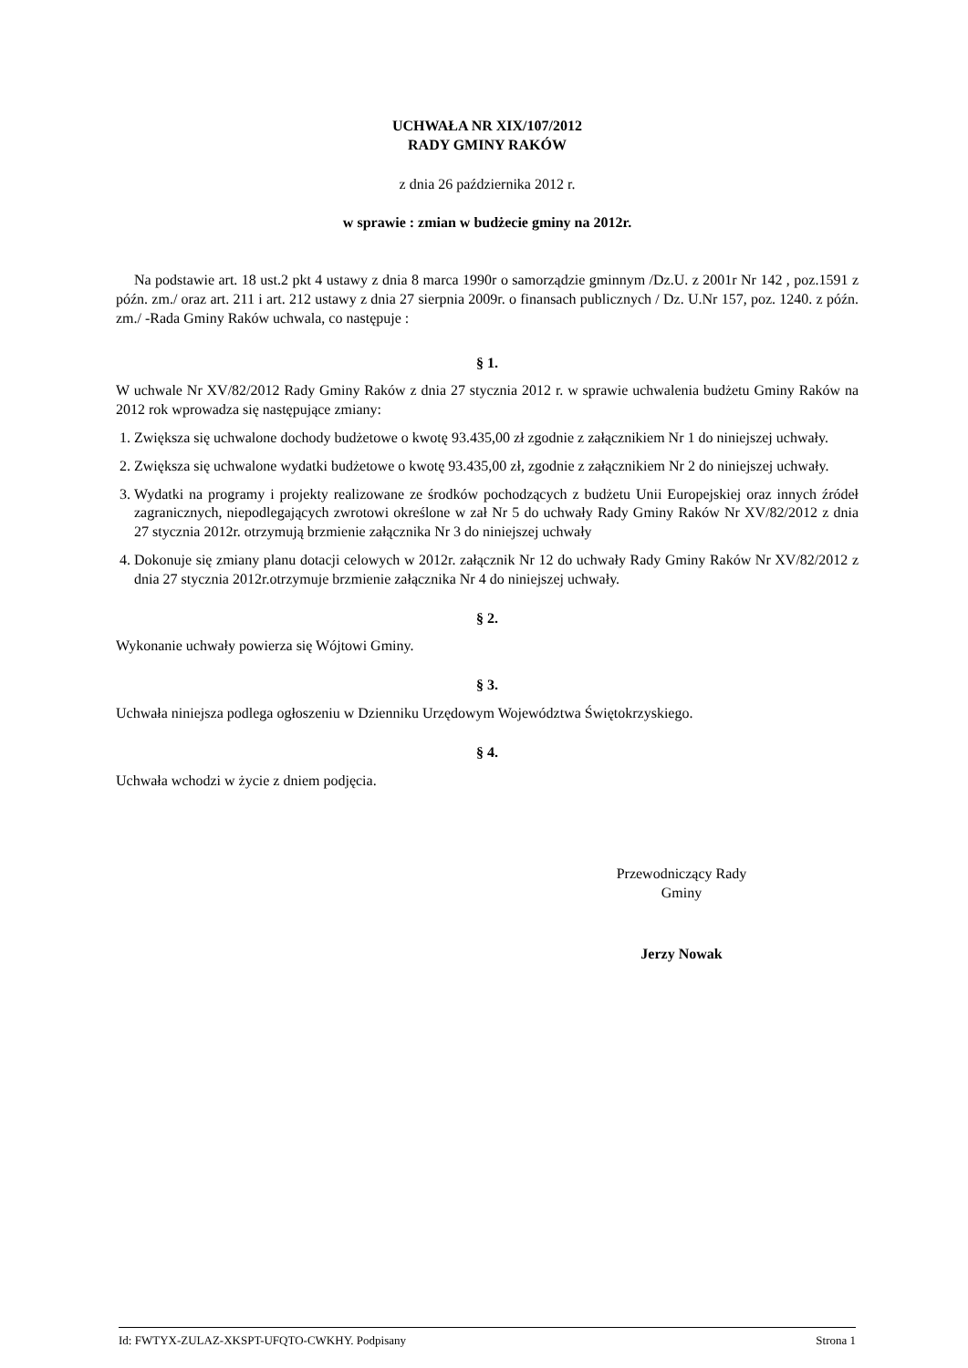UCHWAŁA NR XIX/107/2012
RADY GMINY RAKÓW
z dnia 26 października 2012 r.
w sprawie : zmian w budżecie gminy na 2012r.
Na podstawie art. 18 ust.2 pkt 4 ustawy z dnia 8 marca 1990r o samorządzie gminnym /Dz.U. z 2001r Nr 142 , poz.1591 z późn. zm./ oraz art. 211 i art. 212 ustawy z dnia 27 sierpnia 2009r. o finansach publicznych / Dz. U.Nr 157, poz. 1240. z późn. zm./ -Rada Gminy Raków uchwala, co następuje :
§ 1.
W uchwale Nr XV/82/2012 Rady Gminy Raków z dnia 27 stycznia 2012 r. w sprawie uchwalenia budżetu Gminy Raków na 2012 rok wprowadza się następujące zmiany:
1. Zwiększa się uchwalone dochody budżetowe o kwotę 93.435,00 zł zgodnie z załącznikiem Nr 1 do niniejszej uchwały.
2. Zwiększa się uchwalone wydatki budżetowe o kwotę 93.435,00 zł, zgodnie z załącznikiem Nr 2 do niniejszej uchwały.
3. Wydatki na programy i projekty realizowane ze środków pochodzących z budżetu Unii Europejskiej oraz innych źródeł zagranicznych, niepodlegających zwrotowi określone w zał Nr 5 do uchwały Rady Gminy Raków Nr XV/82/2012 z dnia 27 stycznia 2012r. otrzymują brzmienie załącznika Nr 3 do niniejszej uchwały
4. Dokonuje się zmiany planu dotacji celowych w 2012r. załącznik Nr 12 do uchwały Rady Gminy Raków Nr XV/82/2012 z dnia 27 stycznia 2012r.otrzymuje brzmienie załącznika Nr 4 do niniejszej uchwały.
§ 2.
Wykonanie uchwały powierza się Wójtowi Gminy.
§ 3.
Uchwała niniejsza podlega ogłoszeniu w Dzienniku Urzędowym Województwa Świętokrzyskiego.
§ 4.
Uchwała wchodzi w życie z dniem podjęcia.
Przewodniczący Rady
Gminy
Jerzy Nowak
Id: FWTYX-ZULAZ-XKSPT-UFQTO-CWKHY. Podpisany Strona 1